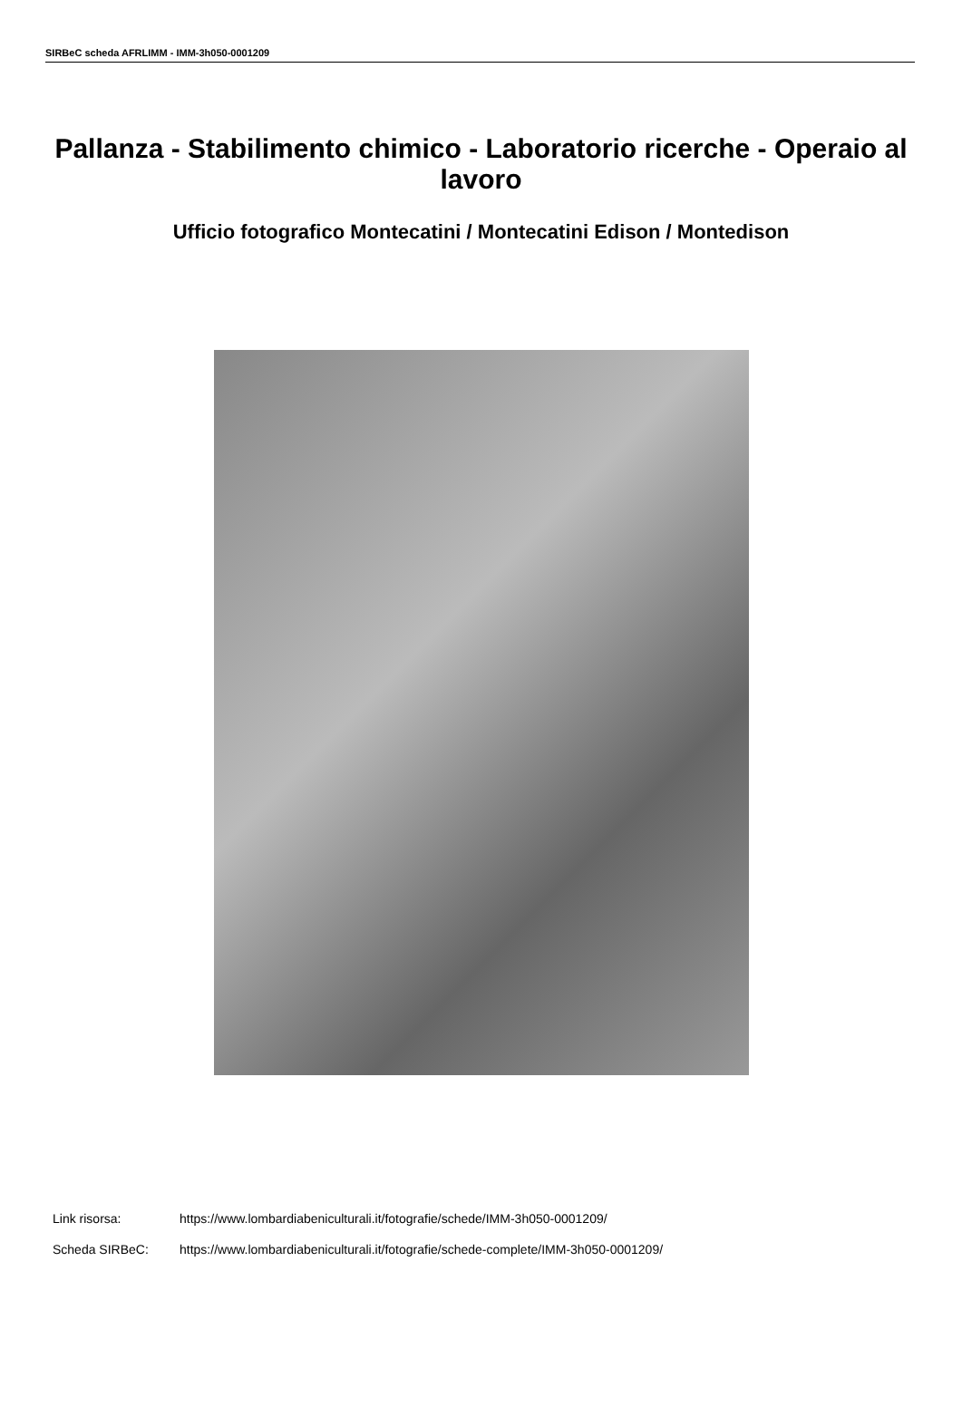SIRBeC scheda AFRLIMM - IMM-3h050-0001209
Pallanza - Stabilimento chimico - Laboratorio ricerche - Operaio al lavoro
Ufficio fotografico Montecatini / Montecatini Edison / Montedison
Link risorsa: https://www.lombardiabeniculturali.it/fotografie/schede/IMM-3h050-0001209/
Scheda SIRBeC: https://www.lombardiabeniculturali.it/fotografie/schede-complete/IMM-3h050-0001209/